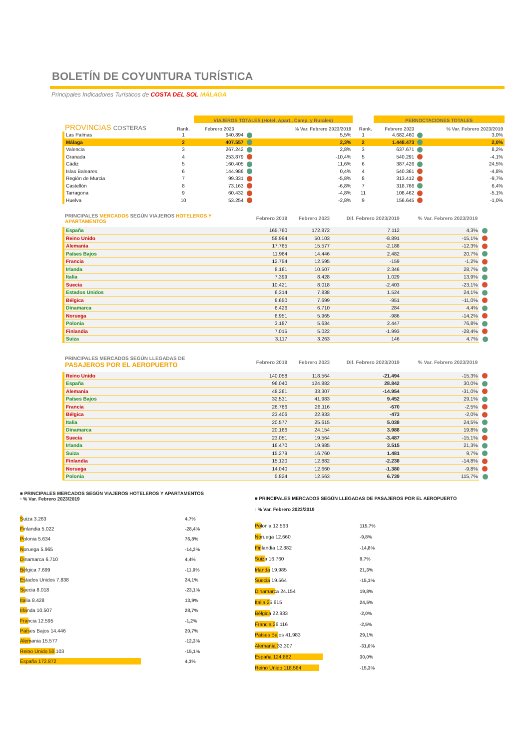BOLETÍN DE COYUNTURA TURÍSTICA
Principales Indicadores Turísticos de COSTA DEL SOL MÁLAGA
| | | VIAJEROS TOTALES (Hotel, Apart., Camp. y Rurales) | | | | PERNOCTACIONES TOTALES | | |
| --- | --- | --- | --- | --- | --- | --- | --- | --- |
| PROVINCIAS COSTERAS | Rank. | Febrero 2023 | | % Var. Febrero 2023/2019 | Rank. | Febrero 2023 | | % Var. Febrero 2023/2019 |
| Las Palmas | 1 | 640.894 | | 5,5% | 1 | 4.682.460 | | 3,0% |
| Málaga | 2 | 407.557 | | 2,3% | 2 | 1.448.473 | | 2,0% |
| Valencia | 3 | 267.242 | | 2,8% | 3 | 637.671 | | 8,2% |
| Granada | 4 | 253.879 | | -10,4% | 5 | 540.291 | | -4,1% |
| Cádiz | 5 | 160.405 | | 11,6% | 6 | 387.426 | | 24,5% |
| Islas Baleares | 6 | 144.986 | | 0,4% | 4 | 540.361 | | -4,8% |
| Región de Murcia | 7 | 99.331 | | -5,8% | 8 | 313.412 | | -9,7% |
| Castellón | 8 | 73.163 | | -6,8% | 7 | 318.766 | | 6,4% |
| Tarragona | 9 | 60.432 | | -4,8% | 11 | 108.462 | | -5,1% |
| Huelva | 10 | 53.254 | | -2,8% | 9 | 156.645 | | -1,0% |
| PRINCIPALES MERCADOS SEGÚN VIAJEROS HOTELEROS Y APARTAMENTOS | Febrero 2019 | Febrero 2023 | Dif. Febrero 2023/2019 | % Var. Febrero 2023/2019 | |
| España | 165.760 | 172.872 | 7.112 | 4,3% | |
| Reino Unido | 58.994 | 50.103 | -8.891 | -15,1% | |
| Alemania | 17.765 | 15.577 | -2.188 | -12,3% | |
| Países Bajos | 11.964 | 14.446 | 2.482 | 20,7% | |
| Francia | 12.754 | 12.595 | -159 | -1,2% | |
| Irlanda | 8.161 | 10.507 | 2.346 | 28,7% | |
| Italia | 7.399 | 8.428 | 1.029 | 13,9% | |
| Suecia | 10.421 | 8.018 | -2.403 | -23,1% | |
| Estados Unidos | 6.314 | 7.838 | 1.524 | 24,1% | |
| Bélgica | 8.650 | 7.699 | -951 | -11,0% | |
| Dinamarca | 6.426 | 6.710 | 284 | 4,4% | |
| Noruega | 6.951 | 5.965 | -986 | -14,2% | |
| Polonia | 3.187 | 5.634 | 2.447 | 76,8% | |
| Finlandia | 7.015 | 5.022 | -1.993 | -28,4% | |
| Suiza | 3.117 | 3.263 | 146 | 4,7% | |
| PRINCIPALES MERCADOS SEGÚN LLEGADAS DE PASAJEROS POR EL AEROPUERTO | Febrero 2019 | Febrero 2023 | Dif. Febrero 2023/2019 | % Var. Febrero 2023/2019 | |
| Reino Unido | 140.058 | 118.564 | -21.494 | -15,3% | |
| España | 96.040 | 124.882 | 28.842 | 30,0% | |
| Alemania | 48.261 | 33.307 | -14.954 | -31,0% | |
| Países Bajos | 32.531 | 41.983 | 9.452 | 29,1% | |
| Francia | 26.786 | 26.116 | -670 | -2,5% | |
| Bélgica | 23.406 | 22.933 | -473 | -2,0% | |
| Italia | 20.577 | 25.615 | 5.038 | 24,5% | |
| Dinamarca | 20.166 | 24.154 | 3.988 | 19,8% | |
| Suecia | 23.051 | 19.564 | -3.487 | -15,1% | |
| Irlanda | 16.470 | 19.985 | 3.515 | 21,3% | |
| Suiza | 15.279 | 16.760 | 1.481 | 9,7% | |
| Finlandia | 15.120 | 12.882 | -2.238 | -14,8% | |
| Noruega | 14.040 | 12.660 | -1.380 | -9,8% | |
| Polonia | 5.824 | 12.563 | 6.739 | 115,7% | |
■ PRINCIPALES MERCADOS SEGÚN VIAJEROS HOTELEROS Y APARTAMENTOS
▫ % Var. Febrero 2023/2019
Suiza 3.263 4,7%
Finlandia 5.022 -28,4%
Polonia 5.634 76,8%
Noruega 5.965 -14,2%
Dinamarca 6.710 4,4%
Bélgica 7.699 -11,0%
Estados Unidos 7.838 24,1%
Suecia 8.018 -23,1%
Italia 8.428 13,9%
Irlanda 10.507 28,7%
Francia 12.595 -1,2%
Países Bajos 14.446 20,7%
Alemania 15.577 -12,3%
Reino Unido 50.103 -15,1%
España 172.872 4,3%
■ PRINCIPALES MERCADOS SEGÚN LLEGADAS DE PASAJEROS POR EL AEROPUERTO
▫ % Var. Febrero 2023/2019
Polonia 12.563 115,7%
Noruega 12.660 -9,8%
Finlandia 12.882 -14,8%
Suiza 16.760 9,7%
Irlanda 19.985 21,3%
Suecia 19.564 -15,1%
Dinamarca 24.154 19,8%
Italia 25.615 24,5%
Bélgica 22.933 -2,0%
Francia 26.116 -2,5%
Países Bajos 41.983 29,1%
Alemania 33.307 -31,0%
España 124.882 30,0%
Reino Unido 118.564 -15,3%